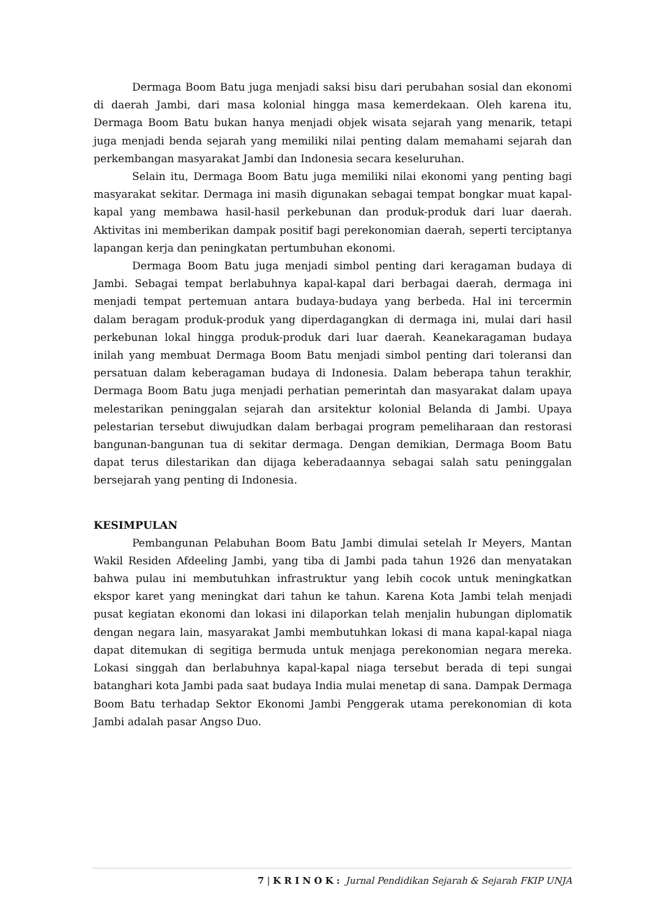Dermaga Boom Batu juga menjadi saksi bisu dari perubahan sosial dan ekonomi di daerah Jambi, dari masa kolonial hingga masa kemerdekaan. Oleh karena itu, Dermaga Boom Batu bukan hanya menjadi objek wisata sejarah yang menarik, tetapi juga menjadi benda sejarah yang memiliki nilai penting dalam memahami sejarah dan perkembangan masyarakat Jambi dan Indonesia secara keseluruhan.
Selain itu, Dermaga Boom Batu juga memiliki nilai ekonomi yang penting bagi masyarakat sekitar. Dermaga ini masih digunakan sebagai tempat bongkar muat kapal-kapal yang membawa hasil-hasil perkebunan dan produk-produk dari luar daerah. Aktivitas ini memberikan dampak positif bagi perekonomian daerah, seperti terciptanya lapangan kerja dan peningkatan pertumbuhan ekonomi.
Dermaga Boom Batu juga menjadi simbol penting dari keragaman budaya di Jambi. Sebagai tempat berlabuhnya kapal-kapal dari berbagai daerah, dermaga ini menjadi tempat pertemuan antara budaya-budaya yang berbeda. Hal ini tercermin dalam beragam produk-produk yang diperdagangkan di dermaga ini, mulai dari hasil perkebunan lokal hingga produk-produk dari luar daerah. Keanekaragaman budaya inilah yang membuat Dermaga Boom Batu menjadi simbol penting dari toleransi dan persatuan dalam keberagaman budaya di Indonesia. Dalam beberapa tahun terakhir, Dermaga Boom Batu juga menjadi perhatian pemerintah dan masyarakat dalam upaya melestarikan peninggalan sejarah dan arsitektur kolonial Belanda di Jambi. Upaya pelestarian tersebut diwujudkan dalam berbagai program pemeliharaan dan restorasi bangunan-bangunan tua di sekitar dermaga. Dengan demikian, Dermaga Boom Batu dapat terus dilestarikan dan dijaga keberadaannya sebagai salah satu peninggalan bersejarah yang penting di Indonesia.
KESIMPULAN
Pembangunan Pelabuhan Boom Batu Jambi dimulai setelah Ir Meyers, Mantan Wakil Residen Afdeeling Jambi, yang tiba di Jambi pada tahun 1926 dan menyatakan bahwa pulau ini membutuhkan infrastruktur yang lebih cocok untuk meningkatkan ekspor karet yang meningkat dari tahun ke tahun. Karena Kota Jambi telah menjadi pusat kegiatan ekonomi dan lokasi ini dilaporkan telah menjalin hubungan diplomatik dengan negara lain, masyarakat Jambi membutuhkan lokasi di mana kapal-kapal niaga dapat ditemukan di segitiga bermuda untuk menjaga perekonomian negara mereka. Lokasi singgah dan berlabuhnya kapal-kapal niaga tersebut berada di tepi sungai batanghari kota Jambi pada saat budaya India mulai menetap di sana. Dampak Dermaga Boom Batu terhadap Sektor Ekonomi Jambi Penggerak utama perekonomian di kota Jambi adalah pasar Angso Duo.
7 | K R I N O K : Jurnal Pendidikan Sejarah & Sejarah FKIP UNJA